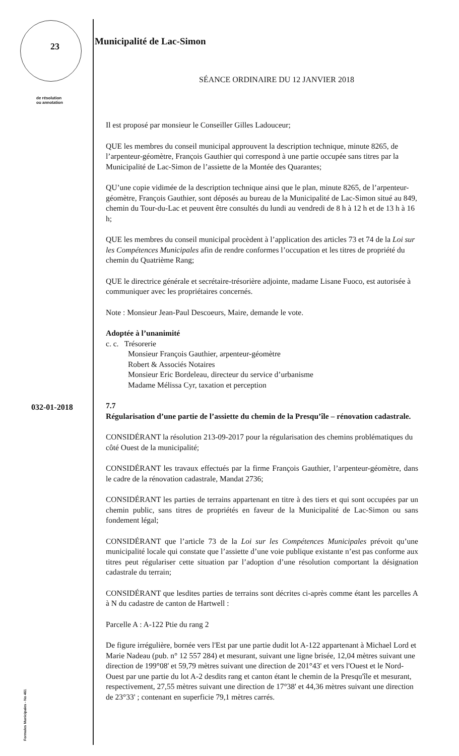23
de résolution
ou annotation
032-01-2018
Municipalité de Lac-Simon
SÉANCE ORDINAIRE DU 12 JANVIER 2018
Il est proposé par monsieur le Conseiller Gilles Ladouceur;
QUE les membres du conseil municipal approuvent la description technique, minute 8265, de l’arpenteur-géomètre, François Gauthier qui correspond à une partie occupée sans titres par la Municipalité de Lac-Simon de l’assiette de la Montée des Quarantes;
QU’une copie vidimée de la description technique ainsi que le plan, minute 8265, de l’arpenteur-géomètre, François Gauthier, sont déposés au bureau de la Municipalité de Lac-Simon situé au 849, chemin du Tour-du-Lac et peuvent être consultés du lundi au vendredi de 8 h à 12 h et de 13 h à 16 h;
QUE les membres du conseil municipal procèdent à l’application des articles 73 et 74 de la Loi sur les Compétences Municipales afin de rendre conformes l’occupation et les titres de propriété du chemin du Quatrième Rang;
QUE le directrice générale et secrétaire-trésorière adjointe, madame Lisane Fuoco, est autorisée à communiquer avec les propriétaires concernés.
Note : Monsieur Jean-Paul Descoeurs, Maire, demande le vote.
Adoptée à l’unanimité
c. c. Trésorerie
Monsieur François Gauthier, arpenteur-géomètre
Robert & Associés Notaires
Monsieur Eric Bordeleau, directeur du service d’urbanisme
Madame Mélissa Cyr, taxation et perception
7.7
Régularisation d’une partie de l’assiette du chemin de la Presqu’île – rénovation cadastrale.
CONSIDÉRANT la résolution 213-09-2017 pour la régularisation des chemins problématiques du côté Ouest de la municipalité;
CONSIDÉRANT les travaux effectués par la firme François Gauthier, l’arpenteur-géomètre, dans le cadre de la rénovation cadastrale, Mandat 2736;
CONSIDÉRANT les parties de terrains appartenant en titre à des tiers et qui sont occupées par un chemin public, sans titres de propriétés en faveur de la Municipalité de Lac-Simon ou sans fondement légal;
CONSIDÉRANT que l’article 73 de la Loi sur les Compétences Municipales prévoit qu’une municipalité locale qui constate que l’assiette d’une voie publique existante n’est pas conforme aux titres peut régulariser cette situation par l’adoption d’une résolution comportant la désignation cadastrale du terrain;
CONSIDÉRANT que lesdites parties de terrains sont décrites ci-après comme étant les parcelles A à N du cadastre de canton de Hartwell :
Parcelle A : A-122 Ptie du rang 2
De figure irrégulière, bornée vers l'Est par une partie dudit lot A-122 appartenant à Michael Lord et Marie Nadeau (pub. n° 12 557 284) et mesurant, suivant une ligne brisée, 12,04 mètres suivant une direction de 199°08' et 59,79 mètres suivant une direction de 201°43' et vers l'Ouest et le Nord-Ouest par une partie du lot A-2 desdits rang et canton étant le chemin de la Presqu'île et mesurant, respectivement, 27,55 mètres suivant une direction de 17°38' et 44,36 mètres suivant une direction de 23°33' ; contenant en superficie 79,1 mètres carrés.
Formules Municipales - No 461